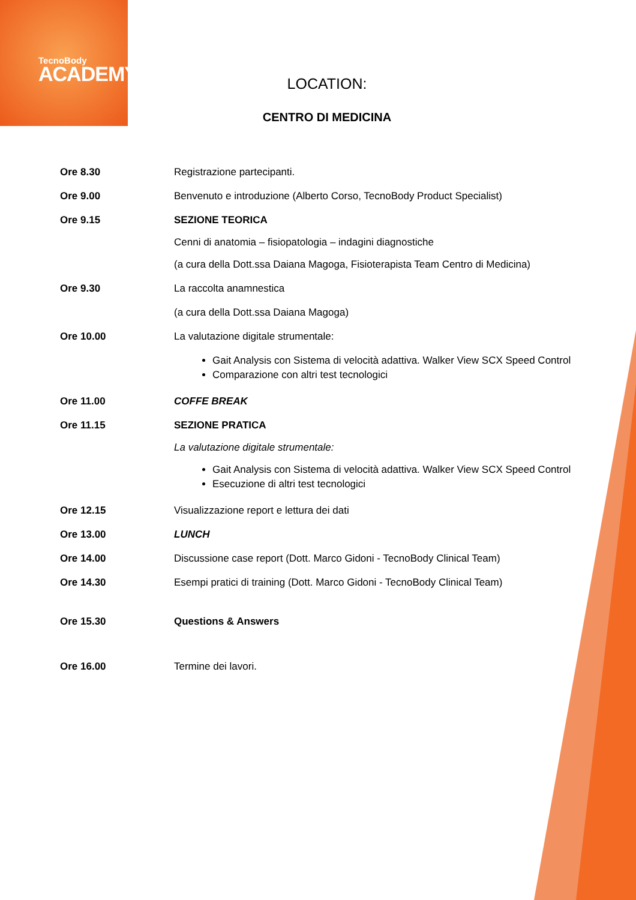TecnoBody
ACADEMY
LOCATION:
CENTRO DI MEDICINA
Ore 8.30 Registrazione partecipanti.
Ore 9.00 Benvenuto e introduzione (Alberto Corso, TecnoBody Product Specialist)
Ore 9.15 SEZIONE TEORICA
Cenni di anatomia – fisiopatologia – indagini diagnostiche
(a cura della Dott.ssa Daiana Magoga, Fisioterapista Team Centro di Medicina)
Ore 9.30 La raccolta anamnestica
(a cura della Dott.ssa Daiana Magoga)
Ore 10.00 La valutazione digitale strumentale:
Gait Analysis con Sistema di velocità adattiva. Walker View SCX Speed Control
Comparazione con altri test tecnologici
Ore 11.00 COFFE BREAK
Ore 11.15 SEZIONE PRATICA
La valutazione digitale strumentale:
Gait Analysis con Sistema di velocità adattiva. Walker View SCX Speed Control
Esecuzione di altri test tecnologici
Ore 12.15 Visualizzazione report e lettura dei dati
Ore 13.00 LUNCH
Ore 14.00 Discussione case report (Dott. Marco Gidoni - TecnoBody Clinical Team)
Ore 14.30 Esempi pratici di training (Dott. Marco Gidoni - TecnoBody Clinical Team)
Ore 15.30 Questions & Answers
Ore 16.00 Termine dei lavori.